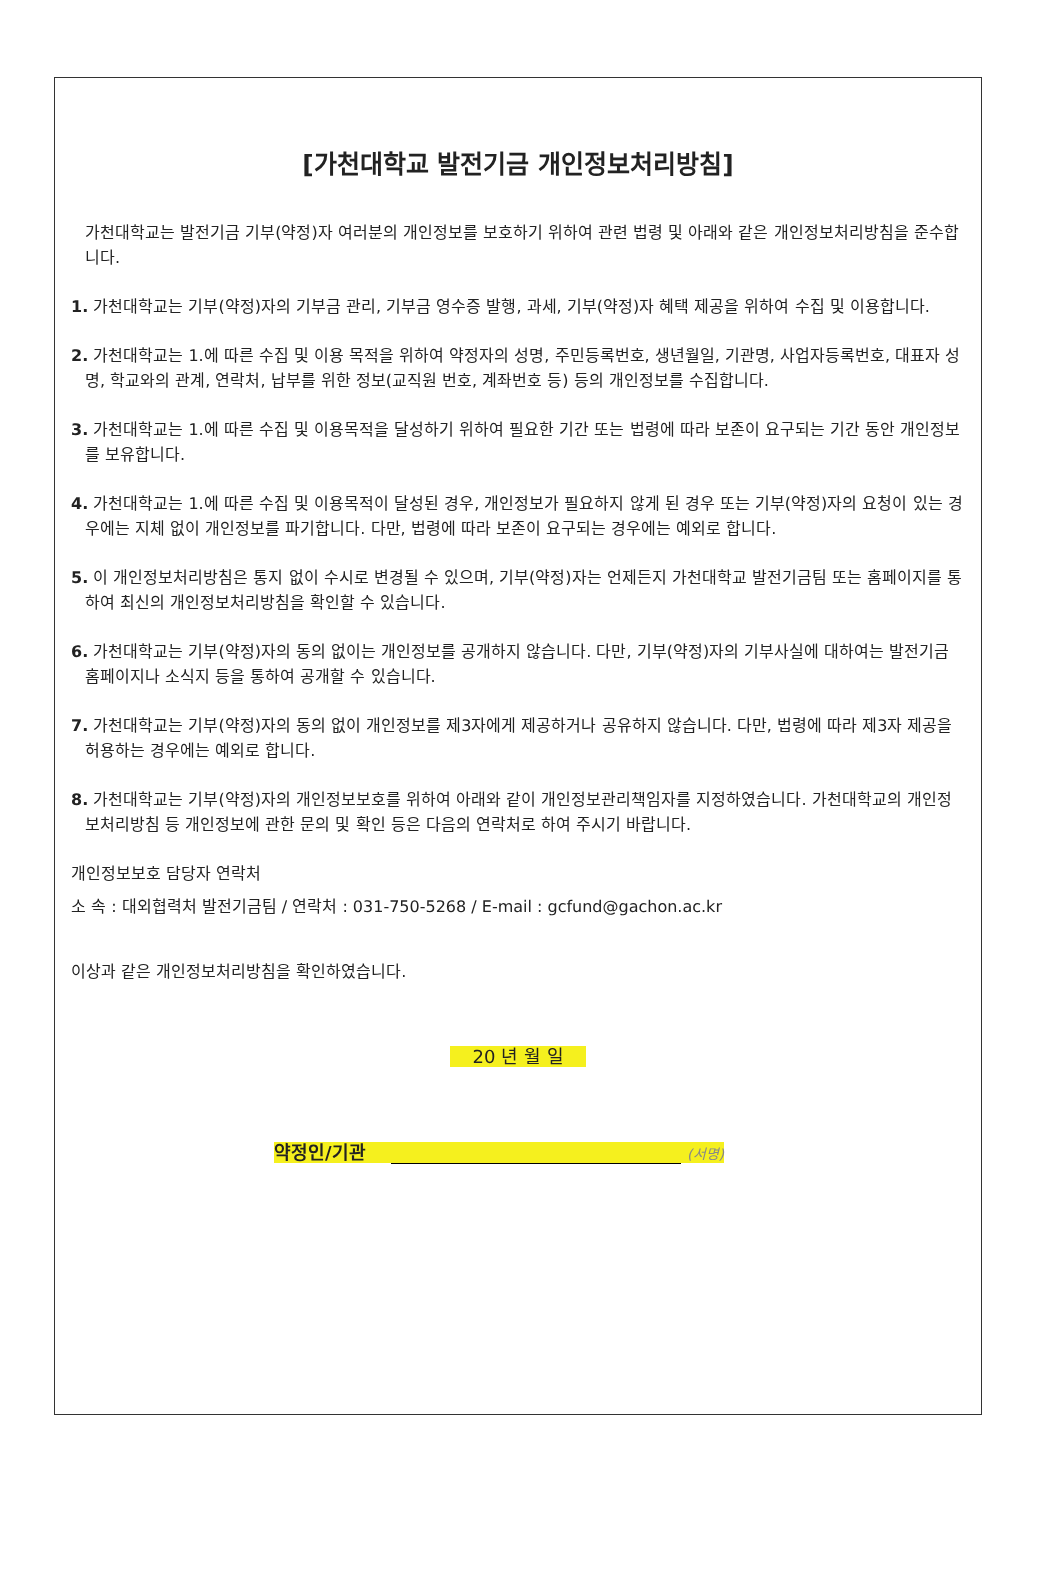[가천대학교 발전기금 개인정보처리방침]
가천대학교는 발전기금 기부(약정)자 여러분의 개인정보를 보호하기 위하여 관련 법령 및 아래와 같은 개인정보처리방침을 준수합니다.
1. 가천대학교는 기부(약정)자의 기부금 관리, 기부금 영수증 발행, 과세, 기부(약정)자 혜택 제공을 위하여 수집 및 이용합니다.
2. 가천대학교는 1.에 따른 수집 및 이용 목적을 위하여 약정자의 성명, 주민등록번호, 생년월일, 기관명, 사업자등록번호, 대표자 성명, 학교와의 관계, 연락처, 납부를 위한 정보(교직원 번호, 계좌번호 등) 등의 개인정보를 수집합니다.
3. 가천대학교는 1.에 따른 수집 및 이용목적을 달성하기 위하여 필요한 기간 또는 법령에 따라 보존이 요구되는 기간 동안 개인정보를 보유합니다.
4. 가천대학교는 1.에 따른 수집 및 이용목적이 달성된 경우, 개인정보가 필요하지 않게 된 경우 또는 기부(약정)자의 요청이 있는 경우에는 지체 없이 개인정보를 파기합니다. 다만, 법령에 따라 보존이 요구되는 경우에는 예외로 합니다.
5. 이 개인정보처리방침은 통지 없이 수시로 변경될 수 있으며, 기부(약정)자는 언제든지 가천대학교 발전기금팀 또는 홈페이지를 통하여 최신의 개인정보처리방침을 확인할 수 있습니다.
6. 가천대학교는 기부(약정)자의 동의 없이는 개인정보를 공개하지 않습니다. 다만, 기부(약정)자의 기부사실에 대하여는 발전기금 홈페이지나 소식지 등을 통하여 공개할 수 있습니다.
7. 가천대학교는 기부(약정)자의 동의 없이 개인정보를 제3자에게 제공하거나 공유하지 않습니다. 다만, 법령에 따라 제3자 제공을 허용하는 경우에는 예외로 합니다.
8. 가천대학교는 기부(약정)자의 개인정보보호를 위하여 아래와 같이 개인정보관리책임자를 지정하였습니다. 가천대학교의 개인정보처리방침 등 개인정보에 관한 문의 및 확인 등은 다음의 연락처로 하여 주시기 바랍니다.
개인정보보호 담당자 연락처
소 속 : 대외협력처 발전기금팀 / 연락처 : 031-750-5268 / E-mail : gcfund@gachon.ac.kr
이상과 같은 개인정보처리방침을 확인하였습니다.
20 년 월 일
약정인/기관 (서명)